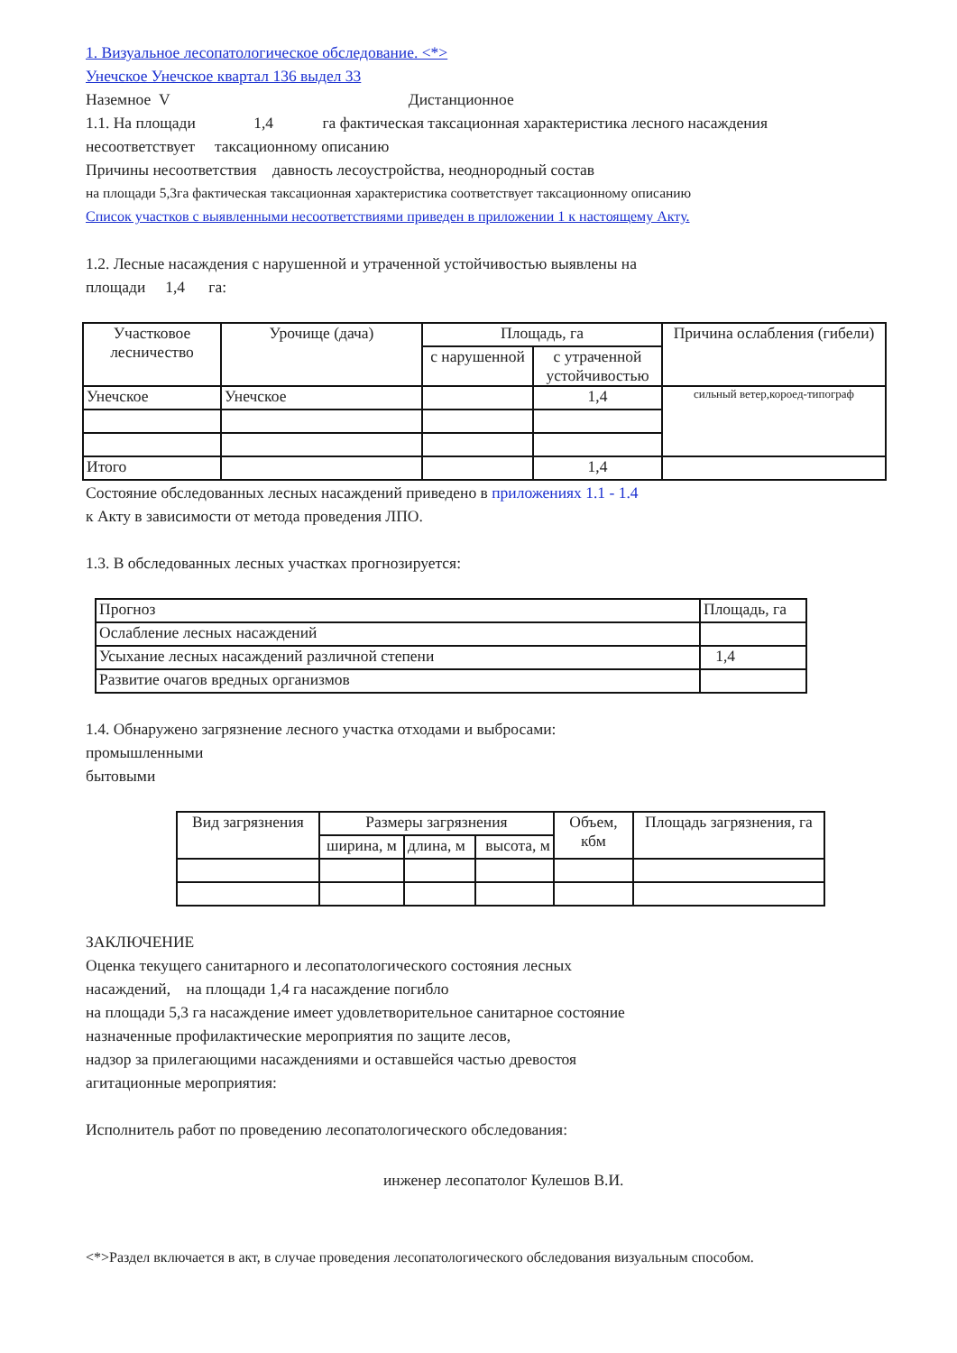1. Визуальное лесопатологическое обследование. <*>
Унечское Унечское квартал 136 выдел 33
Наземное V Дистанционное
1.1. На площади 1,4 га фактическая таксационная характеристика лесного насаждения
несоответствует таксационному описанию
Причины несоответствия давность лесоустройства, неоднородный состав
на площади 5,3га фактическая таксационная характеристика соответствует таксационному описанию
Список участков с выявленными несоответствиями приведен в приложении 1 к настоящему Акту.
1.2. Лесные насаждения с нарушенной и утраченной устойчивостью выявлены на
площади 1,4 га:
| Участковое лесничество | Урочище (дача) | Площадь, га | | Причина ослабления (гибели) |
| --- | --- | --- | --- | --- |
| | | с нарушенной | с утраченной устойчивостью | |
| Унечское | Унечское | | 1,4 | сильный ветер,короед-типограф |
| Итого | | | 1,4 | |
Состояние обследованных лесных насаждений приведено в приложениях 1.1 - 1.4
к Акту в зависимости от метода проведения ЛПО.
1.3. В обследованных лесных участках прогнозируется:
| Прогноз | Площадь, га |
| Ослабление лесных насаждений | |
| Усыхание лесных насаждений различной степени | 1,4 |
| Развитие очагов вредных организмов | |
1.4. Обнаружено загрязнение лесного участка отходами и выбросами:
промышленными
бытовыми
| Вид загрязнения | Размеры загрязнения | | | Объем, кбм | Площадь загрязнения, га |
| | ширина, м | длина, м | высота, м | | |
ЗАКЛЮЧЕНИЕ
Оценка текущего санитарного и лесопатологического состояния лесных
насаждений, на площади 1,4 га насаждение погибло
на площади 5,3 га насаждение имеет удовлетворительное санитарное состояние
назначенные профилактические мероприятия по защите лесов,
надзор за прилегающими насаждениями и оставшейся частью древостоя
агитационные мероприятия:
Исполнитель работ по проведению лесопатологического обследования:
инженер лесопатолог Кулешов В.И.
<*>Раздел включается в акт, в случае проведения лесопатологического обследования визуальным способом.